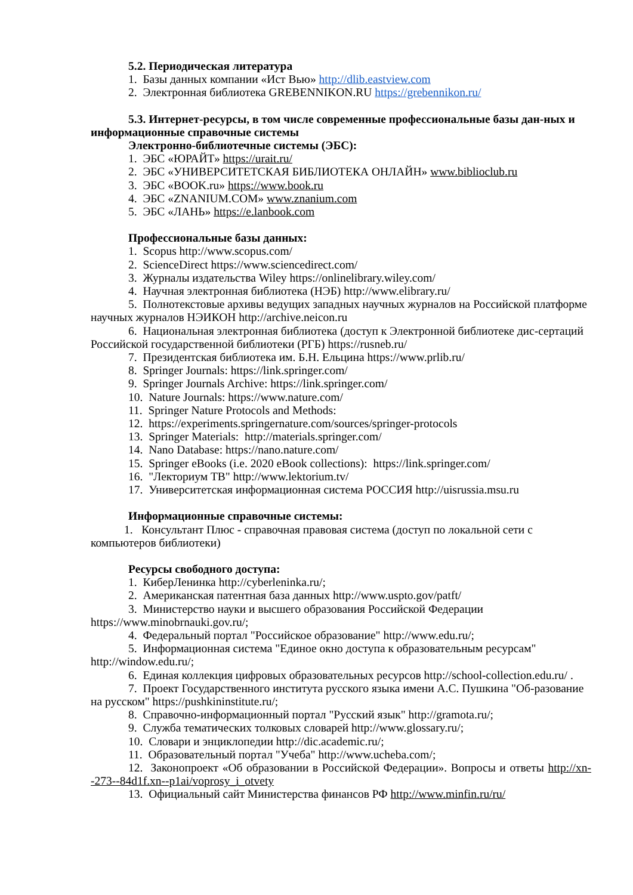5.2. Периодическая литература
1. Базы данных компании «Ист Вью» http://dlib.eastview.com
2. Электронная библиотека GREBENNIKON.RU https://grebennikon.ru/
5.3. Интернет-ресурсы, в том числе современные профессиональные базы дан-ных и информационные справочные системы
Электронно-библиотечные системы (ЭБС):
1. ЭБС «ЮРАЙТ» https://urait.ru/
2. ЭБС «УНИВЕРСИТЕТСКАЯ БИБЛИОТЕКА ОНЛАЙН» www.biblioclub.ru
3. ЭБС «BOOK.ru» https://www.book.ru
4. ЭБС «ZNANIUM.COM» www.znanium.com
5. ЭБС «ЛАНЬ» https://e.lanbook.com
Профессиональные базы данных:
1. Scopus http://www.scopus.com/
2. ScienceDirect https://www.sciencedirect.com/
3. Журналы издательства Wiley https://onlinelibrary.wiley.com/
4. Научная электронная библиотека (НЭБ) http://www.elibrary.ru/
5. Полнотекстовые архивы ведущих западных научных журналов на Российской платформе научных журналов НЭИКОН http://archive.neicon.ru
6. Национальная электронная библиотека (доступ к Электронной библиотеке дис-сертаций Российской государственной библиотеки (РГБ) https://rusneb.ru/
7. Президентская библиотека им. Б.Н. Ельцина https://www.prlib.ru/
8. Springer Journals: https://link.springer.com/
9. Springer Journals Archive: https://link.springer.com/
10. Nature Journals: https://www.nature.com/
11. Springer Nature Protocols and Methods:
12. https://experiments.springernature.com/sources/springer-protocols
13. Springer Materials: http://materials.springer.com/
14. Nano Database: https://nano.nature.com/
15. Springer eBooks (i.e. 2020 eBook collections): https://link.springer.com/
16. "Лекториум ТВ" http://www.lektorium.tv/
17. Университетская информационная система РОССИЯ http://uisrussia.msu.ru
Информационные справочные системы:
1. Консультант Плюс - справочная правовая система (доступ по локальной сети с компьютеров библиотеки)
Ресурсы свободного доступа:
1. КиберЛенинка http://cyberleninka.ru/;
2. Американская патентная база данных http://www.uspto.gov/patft/
3. Министерство науки и высшего образования Российской Федерации https://www.minobrnauki.gov.ru/;
4. Федеральный портал "Российское образование" http://www.edu.ru/;
5. Информационная система "Единое окно доступа к образовательным ресурсам" http://window.edu.ru/;
6. Единая коллекция цифровых образовательных ресурсов http://school-collection.edu.ru/ .
7. Проект Государственного института русского языка имени А.С. Пушкина "Об-разование на русском" https://pushkininstitute.ru/;
8. Справочно-информационный портал "Русский язык" http://gramota.ru/;
9. Служба тематических толковых словарей http://www.glossary.ru/;
10. Словари и энциклопедии http://dic.academic.ru/;
11. Образовательный портал "Учеба" http://www.ucheba.com/;
12. Законопроект «Об образовании в Российской Федерации». Вопросы и ответы http://xn--273--84d1f.xn--p1ai/voprosy_i_otvety
13. Официальный сайт Министерства финансов РФ http://www.minfin.ru/ru/